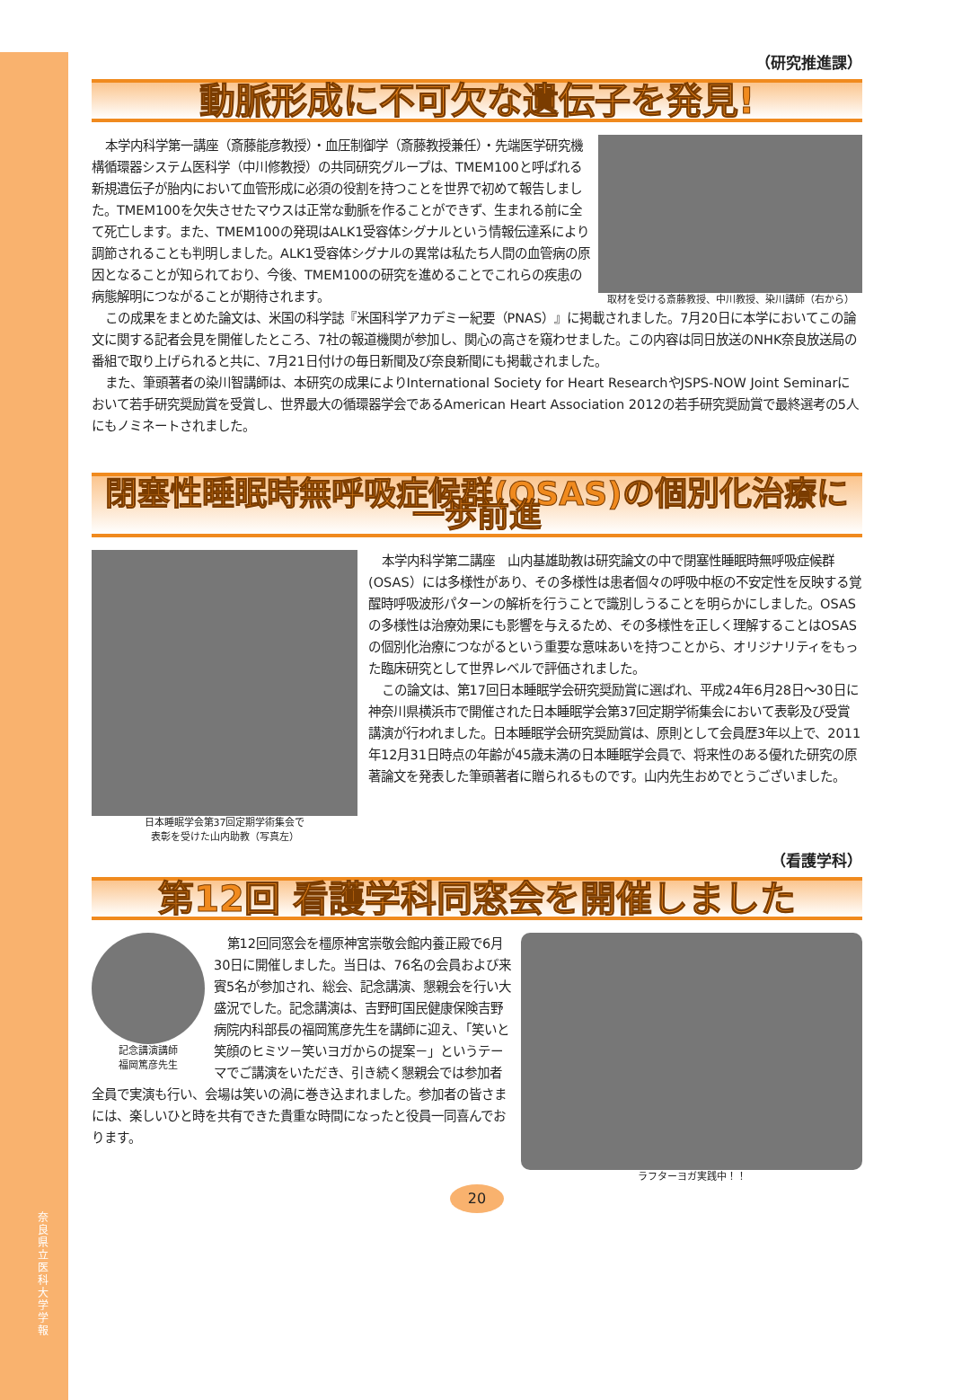奈良県立医科大学 学報
（研究推進課）
動脈形成に不可欠な遺伝子を発見!
取材を受ける斎藤教授、中川教授、染川講師（右から）
本学内科学第一講座（斎藤能彦教授）・血圧制御学（斎藤教授兼任）・先端医学研究機構循環器システム医科学（中川修教授）の共同研究グループは、TMEM100と呼ばれる新規遺伝子が胎内において血管形成に必須の役割を持つことを世界で初めて報告しました。TMEM100を欠失させたマウスは正常な動脈を作ることができず、生まれる前に全て死亡します。また、TMEM100の発現はALK1受容体シグナルという情報伝達系により調節されることも判明しました。ALK1受容体シグナルの異常は私たち人間の血管病の原因となることが知られており、今後、TMEM100の研究を進めることでこれらの疾患の病態解明につながることが期待されます。
この成果をまとめた論文は、米国の科学誌『米国科学アカデミー紀要（PNAS）』に掲載されました。7月20日に本学においてこの論文に関する記者会見を開催したところ、7社の報道機関が参加し、関心の高さを窺わせました。この内容は同日放送のNHK奈良放送局の番組で取り上げられると共に、7月21日付けの毎日新聞及び奈良新聞にも掲載されました。
また、筆頭著者の染川智講師は、本研究の成果によりInternational Society for Heart ResearchやJSPS-NOW Joint Seminarにおいて若手研究奨励賞を受賞し、世界最大の循環器学会であるAmerican Heart Association 2012の若手研究奨励賞で最終選考の5人にもノミネートされました。
閉塞性睡眠時無呼吸症候群(OSAS)の個別化治療に一歩前進
日本睡眠学会第37回定期学術集会で
表彰を受けた山内助教（写真左）
本学内科学第二講座　山内基雄助教は研究論文の中で閉塞性睡眠時無呼吸症候群(OSAS）には多様性があり、その多様性は患者個々の呼吸中枢の不安定性を反映する覚醒時呼吸波形パターンの解析を行うことで識別しうることを明らかにしました。OSASの多様性は治療効果にも影響を与えるため、その多様性を正しく理解することはOSASの個別化治療につながるという重要な意味あいを持つことから、オリジナリティをもった臨床研究として世界レベルで評価されました。
この論文は、第17回日本睡眠学会研究奨励賞に選ばれ、平成24年6月28日～30日に神奈川県横浜市で開催された日本睡眠学会第37回定期学術集会において表彰及び受賞講演が行われました。日本睡眠学会研究奨励賞は、原則として会員歴3年以上で、2011年12月31日時点の年齢が45歳未満の日本睡眠学会員で、将来性のある優れた研究の原著論文を発表した筆頭著者に贈られるものです。山内先生おめでとうございました。
（看護学科）
第12回 看護学科同窓会を開催しました
ラフターヨガ実践中！！ 記念講演講師
福岡篤彦先生
第12回同窓会を橿原神宮崇敬会館内養正殿で6月30日に開催しました。当日は、76名の会員および来賓5名が参加され、総会、記念講演、懇親会を行い大盛況でした。記念講演は、吉野町国民健康保険吉野病院内科部長の福岡篤彦先生を講師に迎え、「笑いと笑顔のヒミツ－笑いヨガからの提案－」というテーマでご講演をいただき、引き続く懇親会では参加者全員で実演も行い、会場は笑いの渦に巻き込まれました。参加者の皆さまには、楽しいひと時を共有できた貴重な時間になったと役員一同喜んでおります。
20